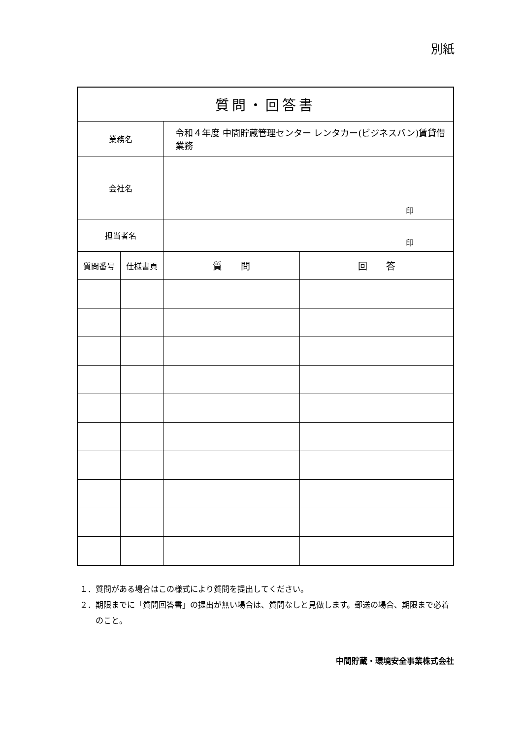別紙
| 質問・回答書 | | | |
| 業務名 | | 令和４年度 中間貯蔵管理センター レンタカー(ビジネスバン)賃貸借業務 | |
| 会社名 | | 印 | |
| 担当者名 | | 印 | |
| 質問番号 | 仕様書頁 | 質 問 | 回 答 |
１．質問がある場合はこの様式により質問を提出してください。
２．期限までに「質問回答書」の提出が無い場合は、質問なしと見做します。郵送の場合、期限まで必着のこと。
中間貯蔵・環境安全事業株式会社